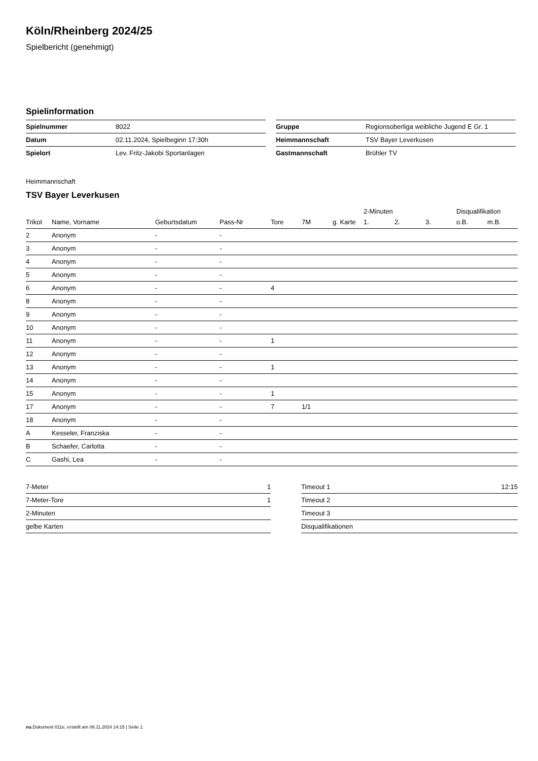Köln/Rheinberg 2024/25
Spielbericht (genehmigt)
Spielinformation
| Spielnummer | 8022 |
| Datum | 02.11.2024, Spielbeginn 17:30h |
| Spielort | Lev. Fritz-Jakobi Sportanlagen |
| Gruppe | Regionsoberliga weibliche Jugend E Gr. 1 |
| Heimmannschaft | TSV Bayer Leverkusen |
| Gastmannschaft | Brühler TV |
Heimmannschaft
TSV Bayer Leverkusen
| | | | | | | | 2-Minuten | | | Disqualifikation | |
| --- | --- | --- | --- | --- | --- | --- | --- | --- | --- | --- | --- |
| Trikot | Name, Vorname | Geburtsdatum | Pass-Nr | Tore | 7M | g. Karte | 1. | 2. | 3. | o.B. | m.B. |
| 2 | Anonym | - | - | | | | | | | | |
| 3 | Anonym | - | - | | | | | | | | |
| 4 | Anonym | - | - | | | | | | | | |
| 5 | Anonym | - | - | | | | | | | | |
| 6 | Anonym | - | - | 4 | | | | | | | |
| 8 | Anonym | - | - | | | | | | | | |
| 9 | Anonym | - | - | | | | | | | | |
| 10 | Anonym | - | - | | | | | | | | |
| 11 | Anonym | - | - | 1 | | | | | | | |
| 12 | Anonym | - | - | | | | | | | | |
| 13 | Anonym | - | - | 1 | | | | | | | |
| 14 | Anonym | - | - | | | | | | | | |
| 15 | Anonym | - | - | 1 | | | | | | | |
| 17 | Anonym | - | - | 7 | 1/1 | | | | | | |
| 18 | Anonym | - | - | | | | | | | | |
| A | Kesseler, Franziska | - | - | | | | | | | | |
| B | Schaefer, Carlotta | - | - | | | | | | | | |
| C | Gashi, Lea | - | - | | | | | | | | |
| 7-Meter | 1 |
| 7-Meter-Tore | 1 |
| 2-Minuten | |
| gelbe Karten | |
| Timeout 1 | 12:15 |
| Timeout 2 | |
| Timeout 3 | |
| Disqualifikationen | |
nu.Dokument 011e, erstellt am 09.11.2024 14:15 | Seite 1